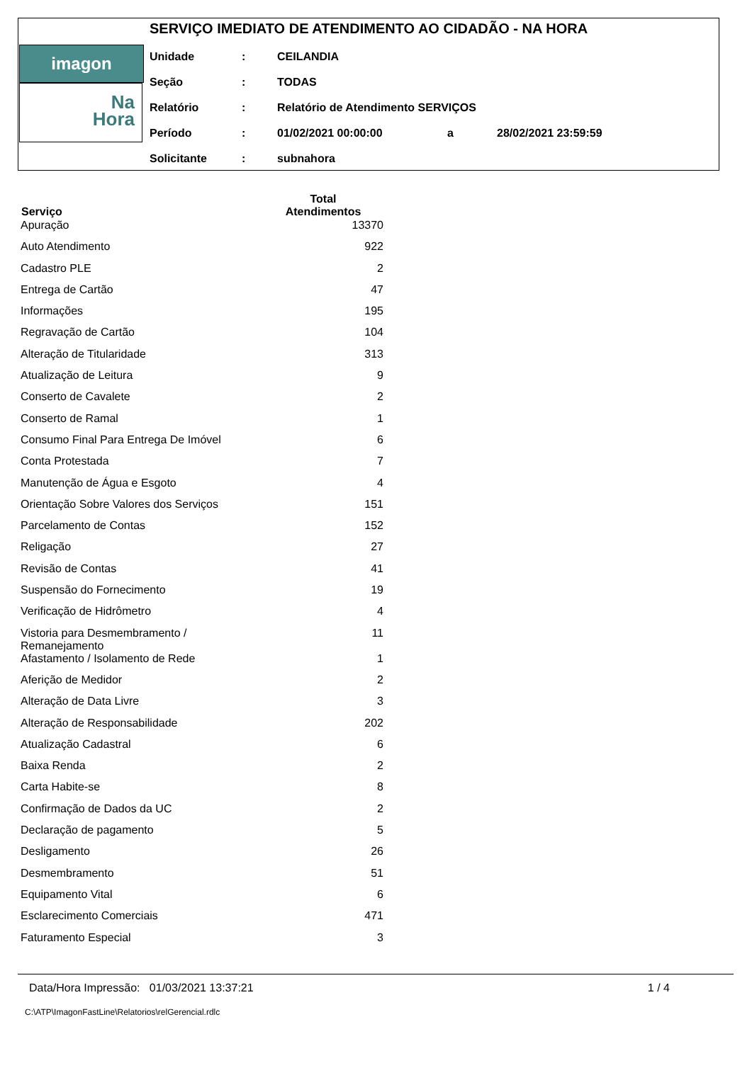imagon FastLine
Na
Hora
SERVIÇO IMEDIATO DE ATENDIMENTO AO CIDADÃO - NA HORA
| Unidade | : | CEILANDIA | | |
| Seção | : | TODAS | | |
| Relatório | : | Relatório de Atendimento SERVIÇOS | | |
| Período | : | 01/02/2021 00:00:00 | a | 28/02/2021 23:59:59 |
| Solicitante | : | subnahora | | |
| Serviço | Total Atendimentos |
| --- | --- |
| Apuração | 13370 |
| Auto Atendimento | 922 |
| Cadastro PLE | 2 |
| Entrega de Cartão | 47 |
| Informações | 195 |
| Regravação de Cartão | 104 |
| Alteração de Titularidade | 313 |
| Atualização de Leitura | 9 |
| Conserto de Cavalete | 2 |
| Conserto de Ramal | 1 |
| Consumo Final Para Entrega De Imóvel | 6 |
| Conta Protestada | 7 |
| Manutenção de Água e Esgoto | 4 |
| Orientação Sobre Valores dos Serviços | 151 |
| Parcelamento de Contas | 152 |
| Religação | 27 |
| Revisão de Contas | 41 |
| Suspensão do Fornecimento | 19 |
| Verificação de Hidrômetro | 4 |
| Vistoria para Desmembramento / Remanejamento | 11 |
| Afastamento / Isolamento de Rede | 1 |
| Aferição de Medidor | 2 |
| Alteração de Data Livre | 3 |
| Alteração de Responsabilidade | 202 |
| Atualização Cadastral | 6 |
| Baixa Renda | 2 |
| Carta Habite-se | 8 |
| Confirmação de Dados da UC | 2 |
| Declaração de pagamento | 5 |
| Desligamento | 26 |
| Desmembramento | 51 |
| Equipamento Vital | 6 |
| Esclarecimento Comerciais | 471 |
| Faturamento Especial | 3 |
Data/Hora Impressão: 01/03/2021 13:37:21 1 / 4
C:\ATP\ImagonFastLine\Relatorios\relGerencial.rdlc